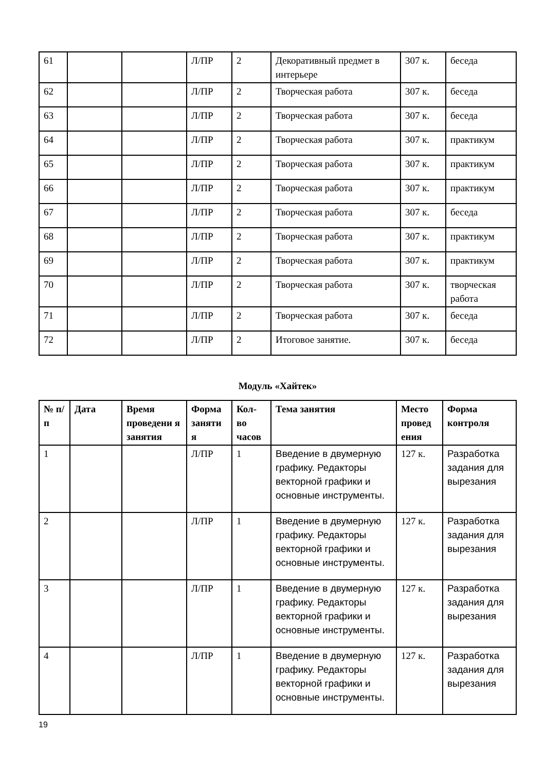| 61 | | | Л/ПР | 2 | Декоративный предмет в интерьере | 307 к. | беседа |
| 62 | | | Л/ПР | 2 | Творческая работа | 307 к. | беседа |
| 63 | | | Л/ПР | 2 | Творческая работа | 307 к. | беседа |
| 64 | | | Л/ПР | 2 | Творческая работа | 307 к. | практикум |
| 65 | | | Л/ПР | 2 | Творческая работа | 307 к. | практикум |
| 66 | | | Л/ПР | 2 | Творческая работа | 307 к. | практикум |
| 67 | | | Л/ПР | 2 | Творческая работа | 307 к. | беседа |
| 68 | | | Л/ПР | 2 | Творческая работа | 307 к. | практикум |
| 69 | | | Л/ПР | 2 | Творческая работа | 307 к. | практикум |
| 70 | | | Л/ПР | 2 | Творческая работа | 307 к. | творческая работа |
| 71 | | | Л/ПР | 2 | Творческая работа | 307 к. | беседа |
| 72 | | | Л/ПР | 2 | Итоговое занятие. | 307 к. | беседа |
Модуль «Хайтек»
| № п/п | Дата | Время проведени я занятия | Форма заняти я | Кол-во часов | Тема занятия | Место провед ения | Форма контроля |
| --- | --- | --- | --- | --- | --- | --- | --- |
| 1 | | | Л/ПР | 1 | Введение в двумерную графику. Редакторы векторной графики и основные инструменты. | 127 к. | Разработка задания для вырезания |
| 2 | | | Л/ПР | 1 | Введение в двумерную графику. Редакторы векторной графики и основные инструменты. | 127 к. | Разработка задания для вырезания |
| 3 | | | Л/ПР | 1 | Введение в двумерную графику. Редакторы векторной графики и основные инструменты. | 127 к. | Разработка задания для вырезания |
| 4 | | | Л/ПР | 1 | Введение в двумерную графику. Редакторы векторной графики и основные инструменты. | 127 к. | Разработка задания для вырезания |
19